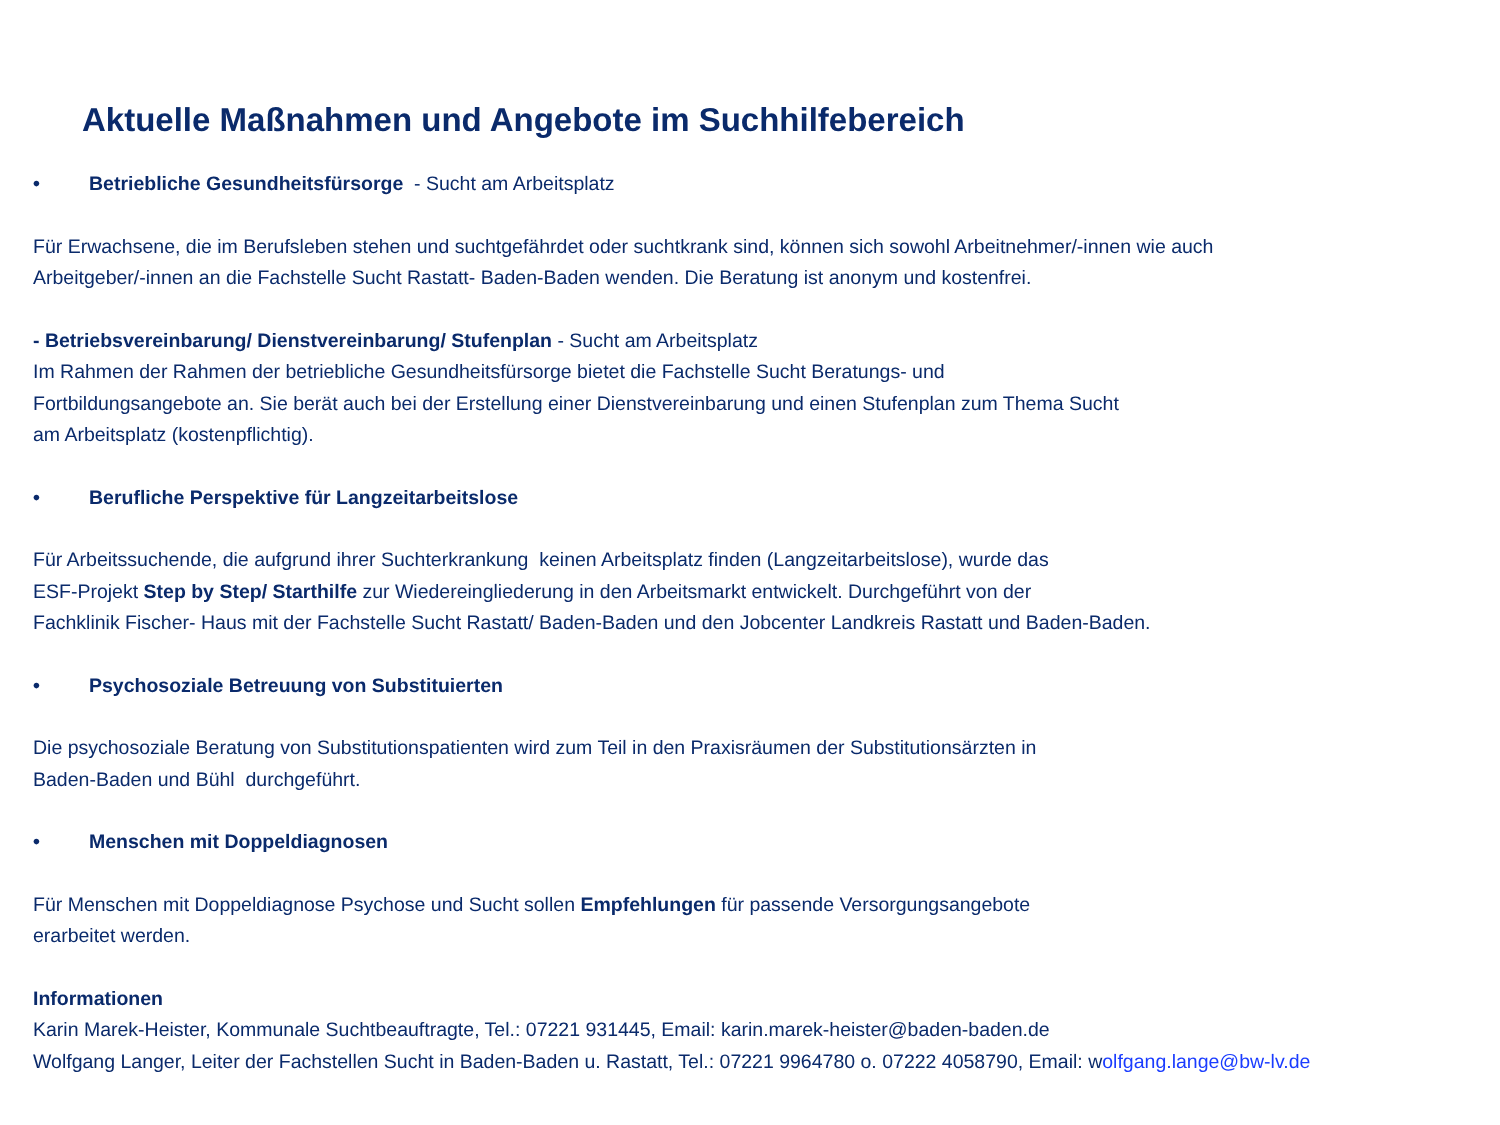Aktuelle Maßnahmen und Angebote im Suchhilfebereich
• Betriebliche Gesundheitsfürsorge - Sucht am Arbeitsplatz
Für Erwachsene, die im Berufsleben stehen und suchtgefährdet oder suchtkrank sind, können sich sowohl Arbeitnehmer/-innen wie auch
Arbeitgeber/-innen an die Fachstelle Sucht Rastatt- Baden-Baden wenden. Die Beratung ist anonym und kostenfrei.
- Betriebsvereinbarung/ Dienstvereinbarung/ Stufenplan - Sucht am Arbeitsplatz
Im Rahmen der Rahmen der betriebliche Gesundheitsfürsorge bietet die Fachstelle Sucht Beratungs- und
Fortbildungsangebote an. Sie berät auch bei der Erstellung einer Dienstvereinbarung und einen Stufenplan zum Thema Sucht
am Arbeitsplatz (kostenpflichtig).
• Berufliche Perspektive für Langzeitarbeitslose
Für Arbeitssuchende, die aufgrund ihrer Suchterkrankung keinen Arbeitsplatz finden (Langzeitarbeitslose), wurde das
ESF-Projekt Step by Step/ Starthilfe zur Wiedereingliederung in den Arbeitsmarkt entwickelt. Durchgeführt von der
Fachklinik Fischer- Haus mit der Fachstelle Sucht Rastatt/ Baden-Baden und den Jobcenter Landkreis Rastatt und Baden-Baden.
• Psychosoziale Betreuung von Substituierten
Die psychosoziale Beratung von Substitutionspatienten wird zum Teil in den Praxisräumen der Substitutionsärzten in
Baden-Baden und Bühl durchgeführt.
• Menschen mit Doppeldiagnosen
Für Menschen mit Doppeldiagnose Psychose und Sucht sollen Empfehlungen für passende Versorgungsangebote
erarbeitet werden.
Informationen
Karin Marek-Heister, Kommunale Suchtbeauftragte, Tel.: 07221 931445, Email: karin.marek-heister@baden-baden.de
Wolfgang Langer, Leiter der Fachstellen Sucht in Baden-Baden u. Rastatt, Tel.: 07221 9964780 o. 07222 4058790, Email: wolfgang.lange@bw-lv.de